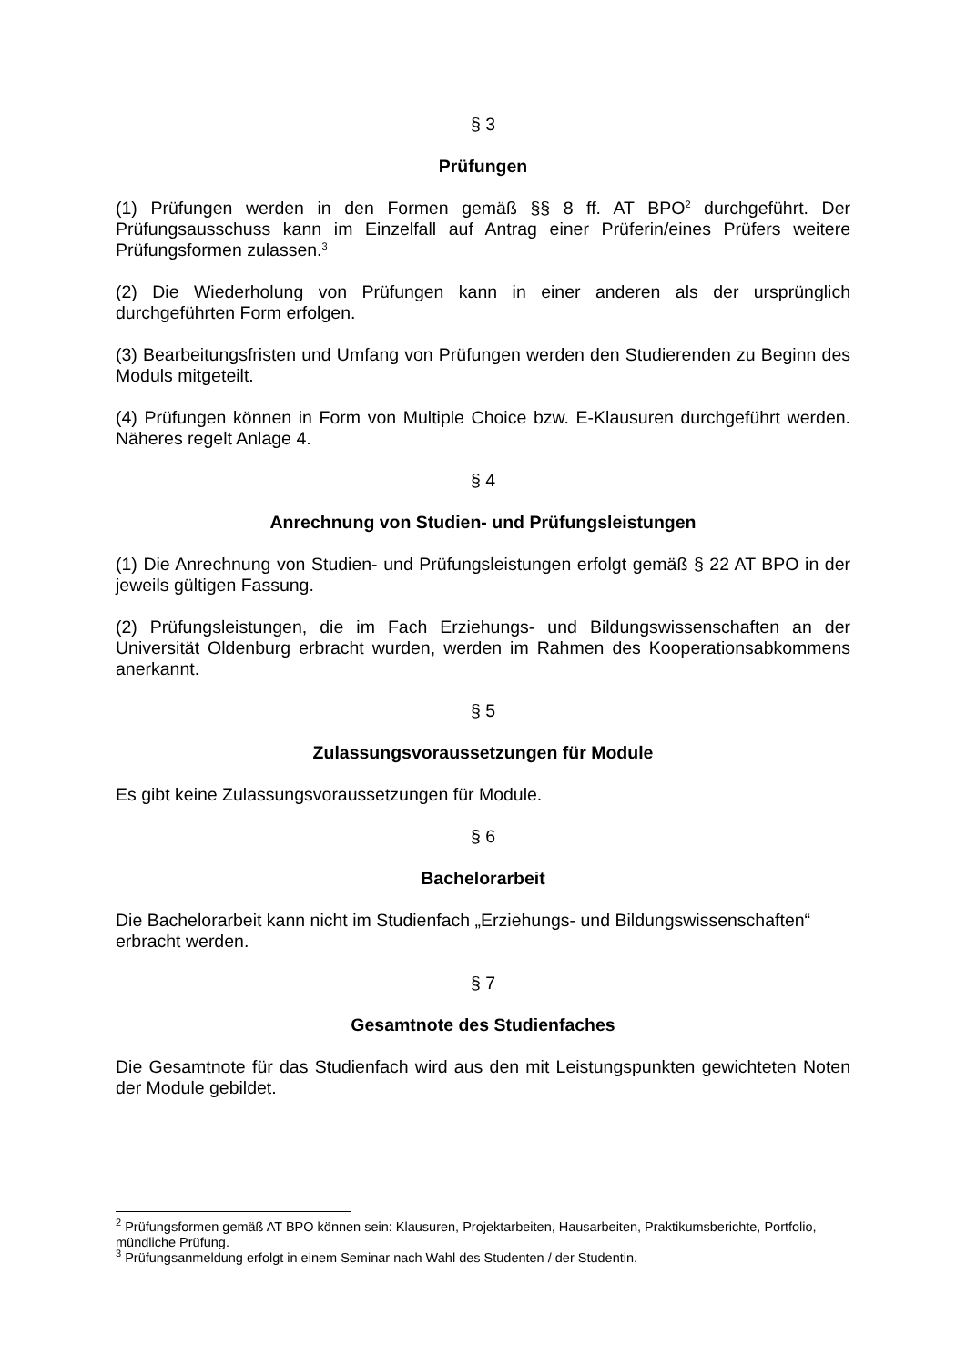§ 3
Prüfungen
(1) Prüfungen werden in den Formen gemäß §§ 8 ff. AT BPO<sup>2</sup> durchgeführt. Der Prüfungsausschuss kann im Einzelfall auf Antrag einer Prüferin/eines Prüfers weitere Prüfungsformen zulassen.<sup>3</sup>
(2) Die Wiederholung von Prüfungen kann in einer anderen als der ursprünglich durchgeführten Form erfolgen.
(3) Bearbeitungsfristen und Umfang von Prüfungen werden den Studierenden zu Beginn des Moduls mitgeteilt.
(4) Prüfungen können in Form von Multiple Choice bzw. E-Klausuren durchgeführt werden. Näheres regelt Anlage 4.
§ 4
Anrechnung von Studien- und Prüfungsleistungen
(1) Die Anrechnung von Studien- und Prüfungsleistungen erfolgt gemäß § 22 AT BPO in der jeweils gültigen Fassung.
(2) Prüfungsleistungen, die im Fach Erziehungs- und Bildungswissenschaften an der Universität Oldenburg erbracht wurden, werden im Rahmen des Kooperationsabkommens anerkannt.
§ 5
Zulassungsvoraussetzungen für Module
Es gibt keine Zulassungsvoraussetzungen für Module.
§ 6
Bachelorarbeit
Die Bachelorarbeit kann nicht im Studienfach „Erziehungs- und Bildungswissenschaften“
erbracht werden.
§ 7
Gesamtnote des Studienfaches
Die Gesamtnote für das Studienfach wird aus den mit Leistungspunkten gewichteten Noten der Module gebildet.
<sup>2</sup> Prüfungsformen gemäß AT BPO können sein: Klausuren, Projektarbeiten, Hausarbeiten, Praktikumsberichte, Portfolio, mündliche Prüfung.
<sup>3</sup> Prüfungsanmeldung erfolgt in einem Seminar nach Wahl des Studenten / der Studentin.